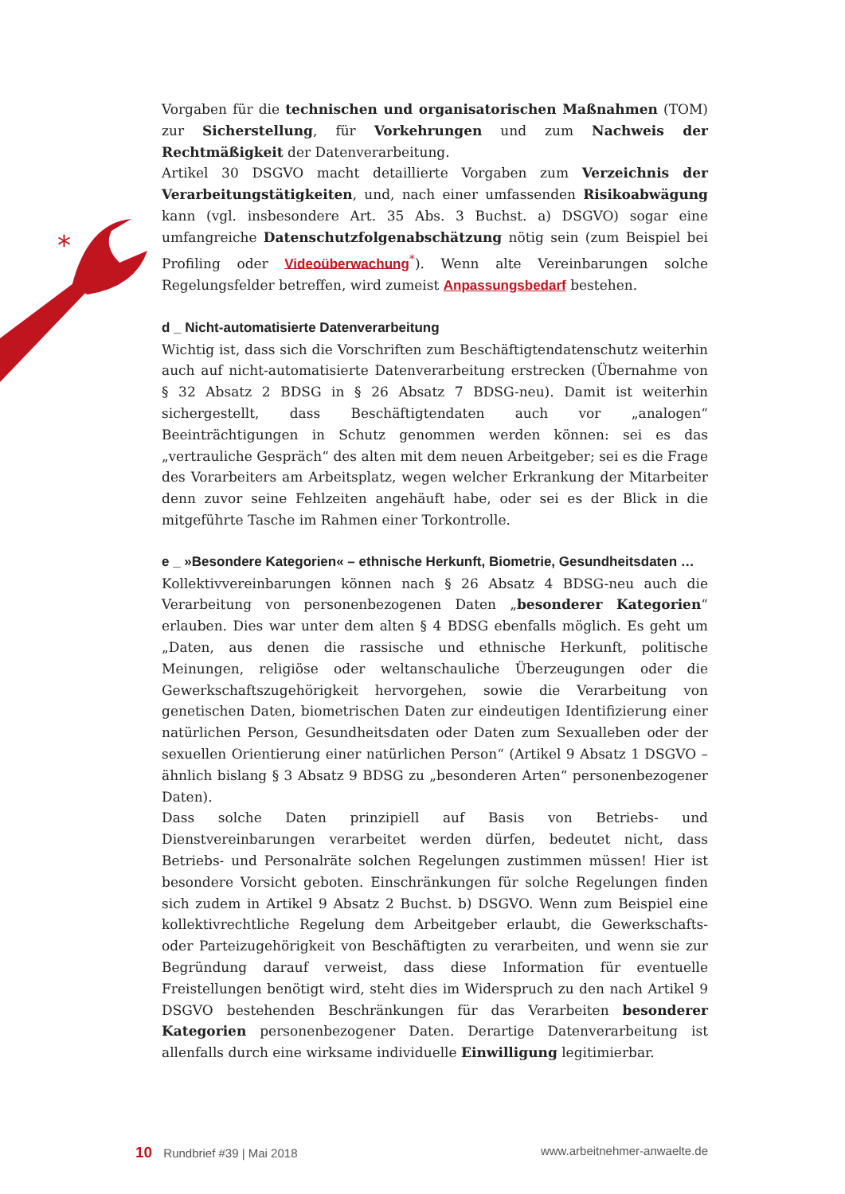*
Vorgaben für die technischen und organisatorischen Maßnahmen (TOM) zur Sicherstellung, für Vorkehrungen und zum Nachweis der Rechtmäßigkeit der Datenverarbeitung.
Artikel 30 DSGVO macht detaillierte Vorgaben zum Verzeichnis der Verarbeitungstätigkeiten, und, nach einer umfassenden Risikoabwägung kann (vgl. insbesondere Art. 35 Abs. 3 Buchst. a) DSGVO) sogar eine umfangreiche Datenschutzfolgenabschätzung nötig sein (zum Beispiel bei Profiling oder Videoüberwachung<sup>*</sup>). Wenn alte Vereinbarungen solche Regelungsfelder betreffen, wird zumeist Anpassungsbedarf bestehen.
d _ Nicht-automatisierte Datenverarbeitung
Wichtig ist, dass sich die Vorschriften zum Beschäftigtendatenschutz weiterhin auch auf nicht-automatisierte Datenverarbeitung erstrecken (Übernahme von § 32 Absatz 2 BDSG in § 26 Absatz 7 BDSG-neu). Damit ist weiterhin sichergestellt, dass Beschäftigtendaten auch vor „analogen“ Beeinträchtigungen in Schutz genommen werden können: sei es das „vertrauliche Gespräch“ des alten mit dem neuen Arbeitgeber; sei es die Frage des Vorarbeiters am Arbeitsplatz, wegen welcher Erkrankung der Mitarbeiter denn zuvor seine Fehlzeiten angehäuft habe, oder sei es der Blick in die mitgeführte Tasche im Rahmen einer Torkontrolle.
e _ »Besondere Kategorien« – ethnische Herkunft, Biometrie, Gesundheitsdaten …
Kollektivvereinbarungen können nach § 26 Absatz 4 BDSG-neu auch die Verarbeitung von personenbezogenen Daten „besonderer Kategorien“ erlauben. Dies war unter dem alten § 4 BDSG ebenfalls möglich. Es geht um „Daten, aus denen die rassische und ethnische Herkunft, politische Meinungen, religiöse oder weltanschauliche Überzeugungen oder die Gewerkschaftszugehörigkeit hervorgehen, sowie die Verarbeitung von genetischen Daten, biometrischen Daten zur eindeutigen Identifizierung einer natürlichen Person, Gesundheitsdaten oder Daten zum Sexualleben oder der sexuellen Orientierung einer natürlichen Person“ (Artikel 9 Absatz 1 DSGVO – ähnlich bislang § 3 Absatz 9 BDSG zu „besonderen Arten“ personenbezogener Daten).
Dass solche Daten prinzipiell auf Basis von Betriebs- und Dienstvereinbarungen verarbeitet werden dürfen, bedeutet nicht, dass Betriebs- und Personalräte solchen Regelungen zustimmen müssen! Hier ist besondere Vorsicht geboten. Einschränkungen für solche Regelungen finden sich zudem in Artikel 9 Absatz 2 Buchst. b) DSGVO. Wenn zum Beispiel eine kollektivrechtliche Regelung dem Arbeitgeber erlaubt, die Gewerkschafts- oder Parteizugehörigkeit von Beschäftigten zu verarbeiten, und wenn sie zur Begründung darauf verweist, dass diese Information für eventuelle Freistellungen benötigt wird, steht dies im Widerspruch zu den nach Artikel 9 DSGVO bestehenden Beschränkungen für das Verarbeiten besonderer Kategorien personenbezogener Daten. Derartige Datenverarbeitung ist allenfalls durch eine wirksame individuelle Einwilligung legitimierbar.
10 Rundbrief #39 | Mai 2018 www.arbeitnehmer-anwaelte.de